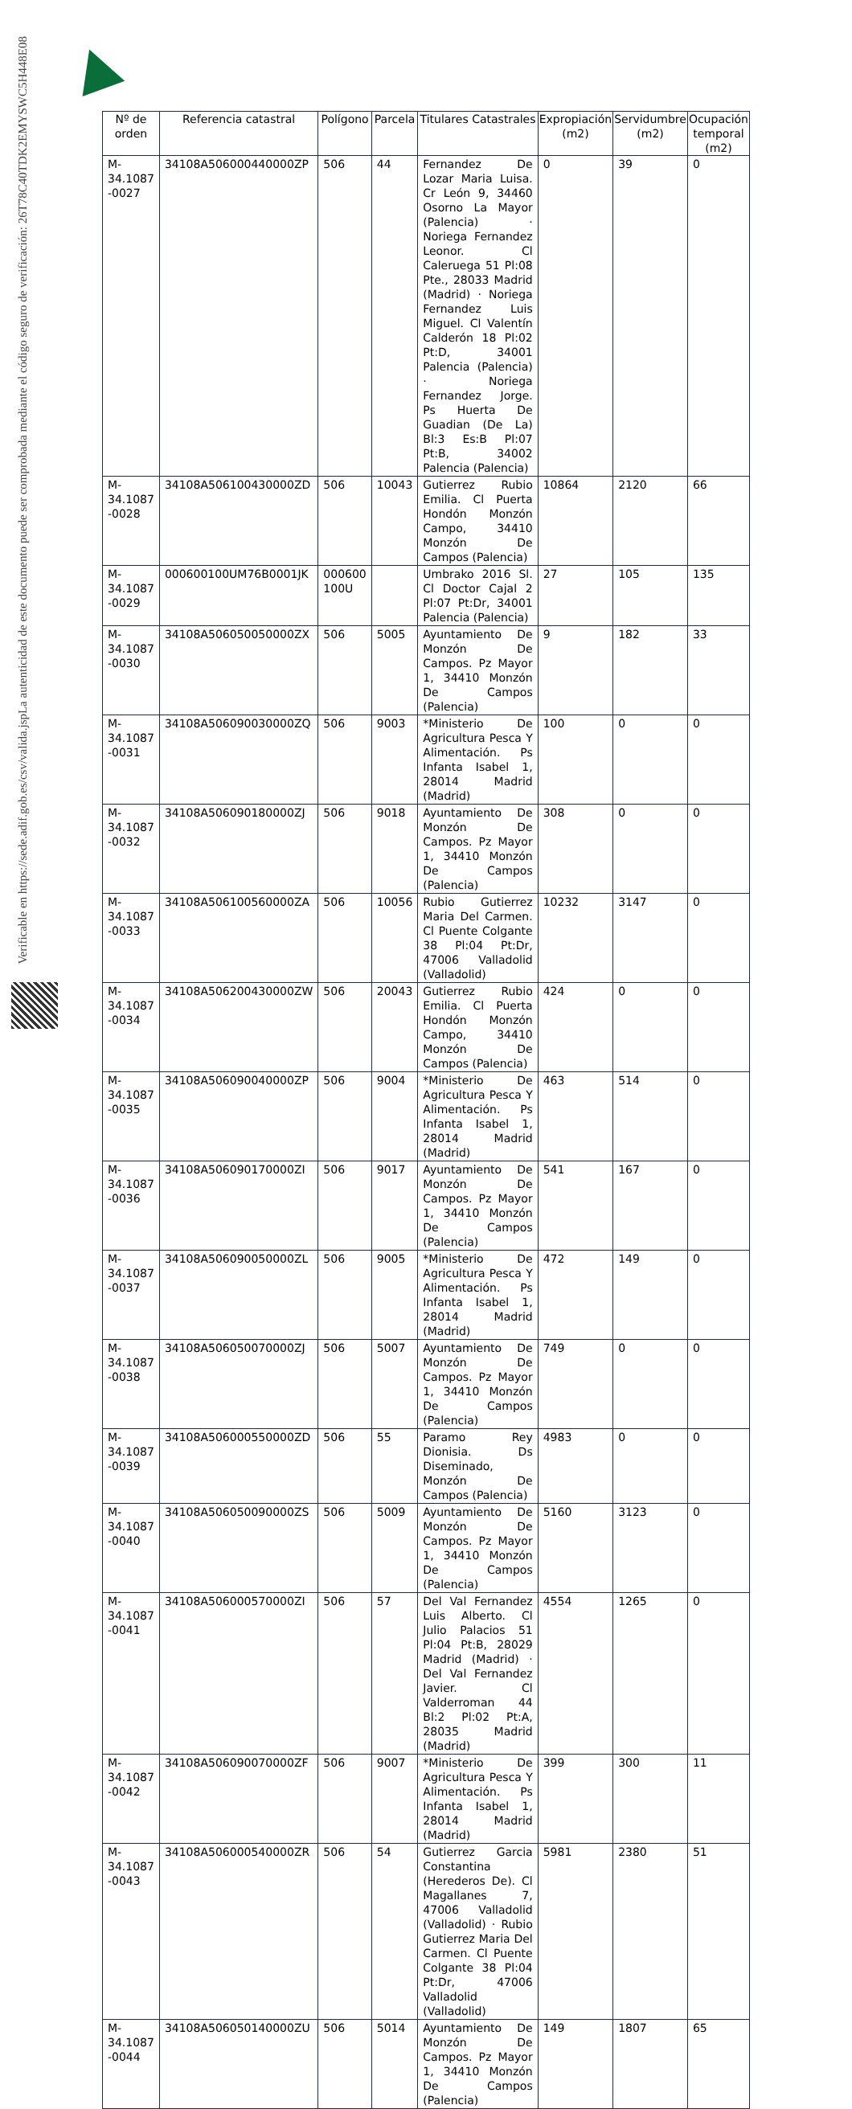La autenticidad de este documento puede ser comprobada mediante el código seguro de verificación: 26T78C40TDK2EMYSWC5H448E08
Verificable en https://sede.adif.gob.es/csv/valida.jsp
| Nº de orden | Referencia catastral | Polígono | Parcela | Titulares Catastrales | Expropiación (m2) | Servidumbre (m2) | Ocupación temporal (m2) |
| --- | --- | --- | --- | --- | --- | --- | --- |
| M-34.1087 -0027 | 34108A506000440000ZP | 506 | 44 | Fernandez De Lozar Maria Luisa. Cr León 9, 34460 Osorno La Mayor (Palencia) · Noriega Fernandez Leonor. Cl Caleruega 51 Pl:08 Pte., 28033 Madrid (Madrid) · Noriega Fernandez Luis Miguel. Cl Valentín Calderón 18 Pl:02 Pt:D, 34001 Palencia (Palencia) · Noriega Fernandez Jorge. Ps Huerta De Guadian (De La) Bl:3 Es:B Pl:07 Pt:B, 34002 Palencia (Palencia) | 0 | 39 | 0 |
| M-34.1087 -0028 | 34108A506100430000ZD | 506 | 10043 | Gutierrez Rubio Emilia. Cl Puerta Hondón Monzón Campo, 34410 Monzón De Campos (Palencia) | 10864 | 2120 | 66 |
| M-34.1087 -0029 | 000600100UM76B0001JK | 000600 100U | | Umbrako 2016 Sl. Cl Doctor Cajal 2 Pl:07 Pt:Dr, 34001 Palencia (Palencia) | 27 | 105 | 135 |
| M-34.1087 -0030 | 34108A506050050000ZX | 506 | 5005 | Ayuntamiento De Monzón De Campos. Pz Mayor 1, 34410 Monzón De Campos (Palencia) | 9 | 182 | 33 |
| M-34.1087 -0031 | 34108A506090030000ZQ | 506 | 9003 | *Ministerio De Agricultura Pesca Y Alimentación. Ps Infanta Isabel 1, 28014 Madrid (Madrid) | 100 | 0 | 0 |
| M-34.1087 -0032 | 34108A506090180000ZJ | 506 | 9018 | Ayuntamiento De Monzón De Campos. Pz Mayor 1, 34410 Monzón De Campos (Palencia) | 308 | 0 | 0 |
| M-34.1087 -0033 | 34108A506100560000ZA | 506 | 10056 | Rubio Gutierrez Maria Del Carmen. Cl Puente Colgante 38 Pl:04 Pt:Dr, 47006 Valladolid (Valladolid) | 10232 | 3147 | 0 |
| M-34.1087 -0034 | 34108A506200430000ZW | 506 | 20043 | Gutierrez Rubio Emilia. Cl Puerta Hondón Monzón Campo, 34410 Monzón De Campos (Palencia) | 424 | 0 | 0 |
| M-34.1087 -0035 | 34108A506090040000ZP | 506 | 9004 | *Ministerio De Agricultura Pesca Y Alimentación. Ps Infanta Isabel 1, 28014 Madrid (Madrid) | 463 | 514 | 0 |
| M-34.1087 -0036 | 34108A506090170000ZI | 506 | 9017 | Ayuntamiento De Monzón De Campos. Pz Mayor 1, 34410 Monzón De Campos (Palencia) | 541 | 167 | 0 |
| M-34.1087 -0037 | 34108A506090050000ZL | 506 | 9005 | *Ministerio De Agricultura Pesca Y Alimentación. Ps Infanta Isabel 1, 28014 Madrid (Madrid) | 472 | 149 | 0 |
| M-34.1087 -0038 | 34108A506050070000ZJ | 506 | 5007 | Ayuntamiento De Monzón De Campos. Pz Mayor 1, 34410 Monzón De Campos (Palencia) | 749 | 0 | 0 |
| M-34.1087 -0039 | 34108A506000550000ZD | 506 | 55 | Paramo Rey Dionisia. Ds Diseminado, Monzón De Campos (Palencia) | 4983 | 0 | 0 |
| M-34.1087 -0040 | 34108A506050090000ZS | 506 | 5009 | Ayuntamiento De Monzón De Campos. Pz Mayor 1, 34410 Monzón De Campos (Palencia) | 5160 | 3123 | 0 |
| M-34.1087 -0041 | 34108A506000570000ZI | 506 | 57 | Del Val Fernandez Luis Alberto. Cl Julio Palacios 51 Pl:04 Pt:B, 28029 Madrid (Madrid) · Del Val Fernandez Javier. Cl Valderroman 44 Bl:2 Pl:02 Pt:A, 28035 Madrid (Madrid) | 4554 | 1265 | 0 |
| M-34.1087 -0042 | 34108A506090070000ZF | 506 | 9007 | *Ministerio De Agricultura Pesca Y Alimentación. Ps Infanta Isabel 1, 28014 Madrid (Madrid) | 399 | 300 | 11 |
| M-34.1087 -0043 | 34108A506000540000ZR | 506 | 54 | Gutierrez Garcia Constantina (Herederos De). Cl Magallanes 7, 47006 Valladolid (Valladolid) · Rubio Gutierrez Maria Del Carmen. Cl Puente Colgante 38 Pl:04 Pt:Dr, 47006 Valladolid (Valladolid) | 5981 | 2380 | 51 |
| M-34.1087 -0044 | 34108A506050140000ZU | 506 | 5014 | Ayuntamiento De Monzón De Campos. Pz Mayor 1, 34410 Monzón De Campos (Palencia) | 149 | 1807 | 65 |